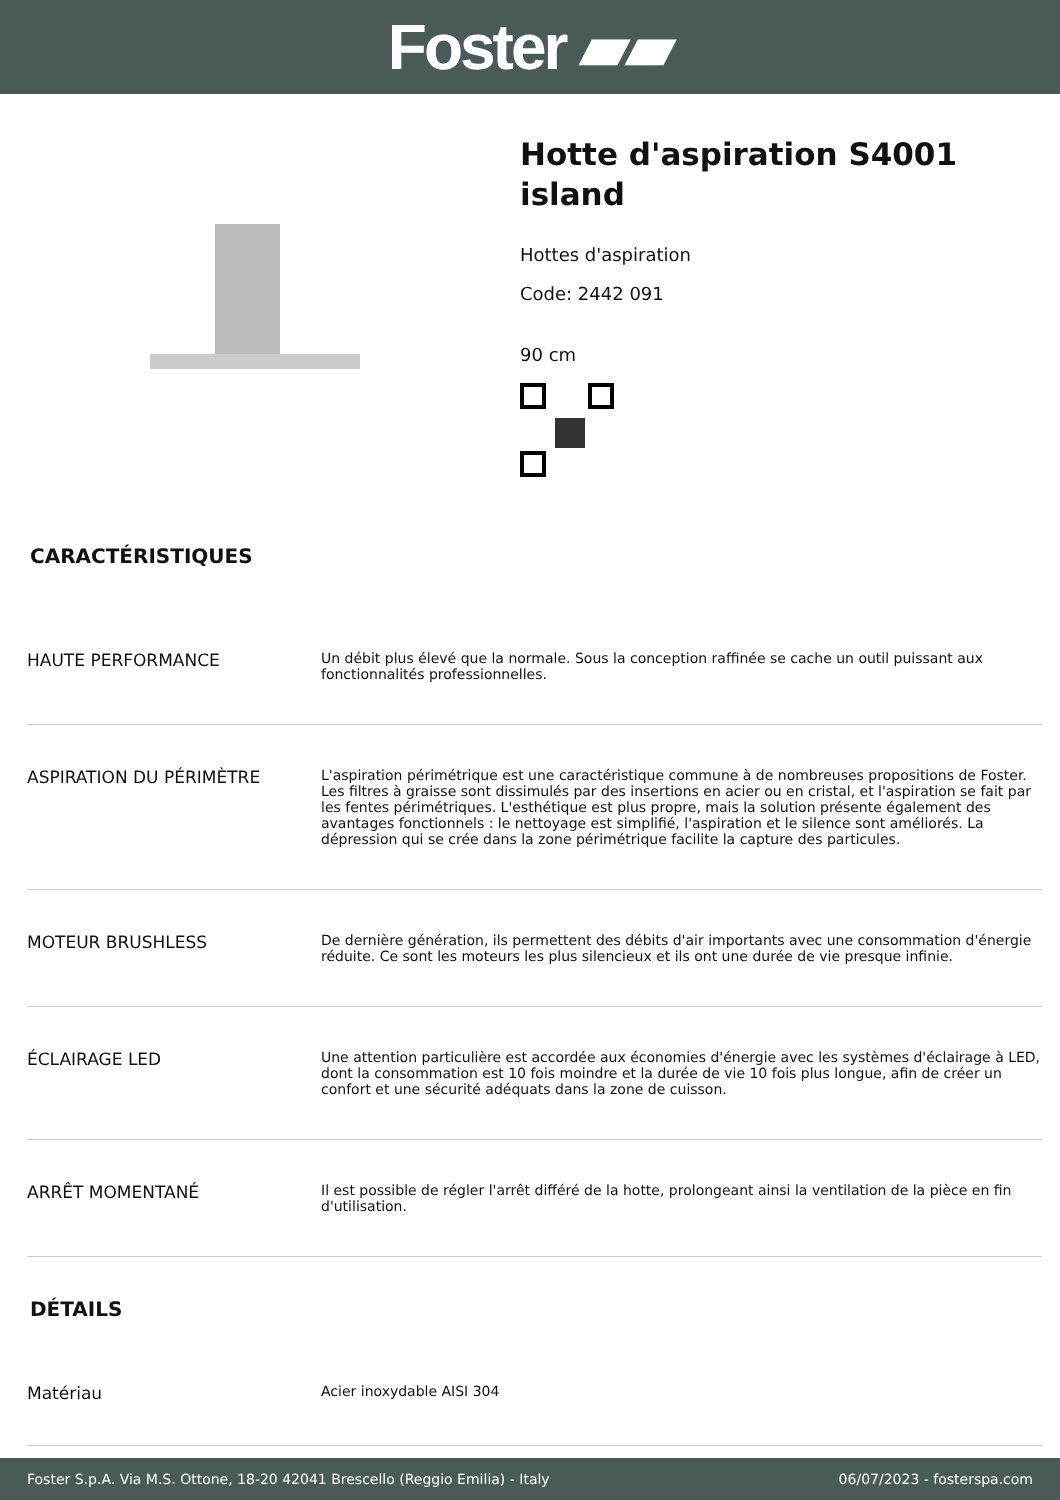Foster ▰▰
Hotte d'aspiration S4001
island
Hottes d'aspiration
Code: 2442 091
90 cm
CARACTÉRISTIQUES
| HAUTE PERFORMANCE | Un débit plus élevé que la normale. Sous la conception raffinée se cache un outil puissant aux fonctionnalités professionnelles. |
| ASPIRATION DU PÉRIMÈTRE | L'aspiration périmétrique est une caractéristique commune à de nombreuses propositions de Foster. Les filtres à graisse sont dissimulés par des insertions en acier ou en cristal, et l'aspiration se fait par les fentes périmétriques. L'esthétique est plus propre, mais la solution présente également des avantages fonctionnels : le nettoyage est simplifié, l'aspiration et le silence sont améliorés. La dépression qui se crée dans la zone périmétrique facilite la capture des particules. |
| MOTEUR BRUSHLESS | De dernière génération, ils permettent des débits d'air importants avec une consommation d'énergie réduite. Ce sont les moteurs les plus silencieux et ils ont une durée de vie presque infinie. |
| ÉCLAIRAGE LED | Une attention particulière est accordée aux économies d'énergie avec les systèmes d'éclairage à LED, dont la consommation est 10 fois moindre et la durée de vie 10 fois plus longue, afin de créer un confort et une sécurité adéquats dans la zone de cuisson. |
| ARRÊT MOMENTANÉ | Il est possible de régler l'arrêt différé de la hotte, prolongeant ainsi la ventilation de la pièce en fin d'utilisation. |
DÉTAILS
| Matériau | Acier inoxydable AISI 304 |
Foster S.p.A. Via M.S. Ottone, 18-20 42041 Brescello (Reggio Emilia) - Italy 06/07/2023 - fosterspa.com